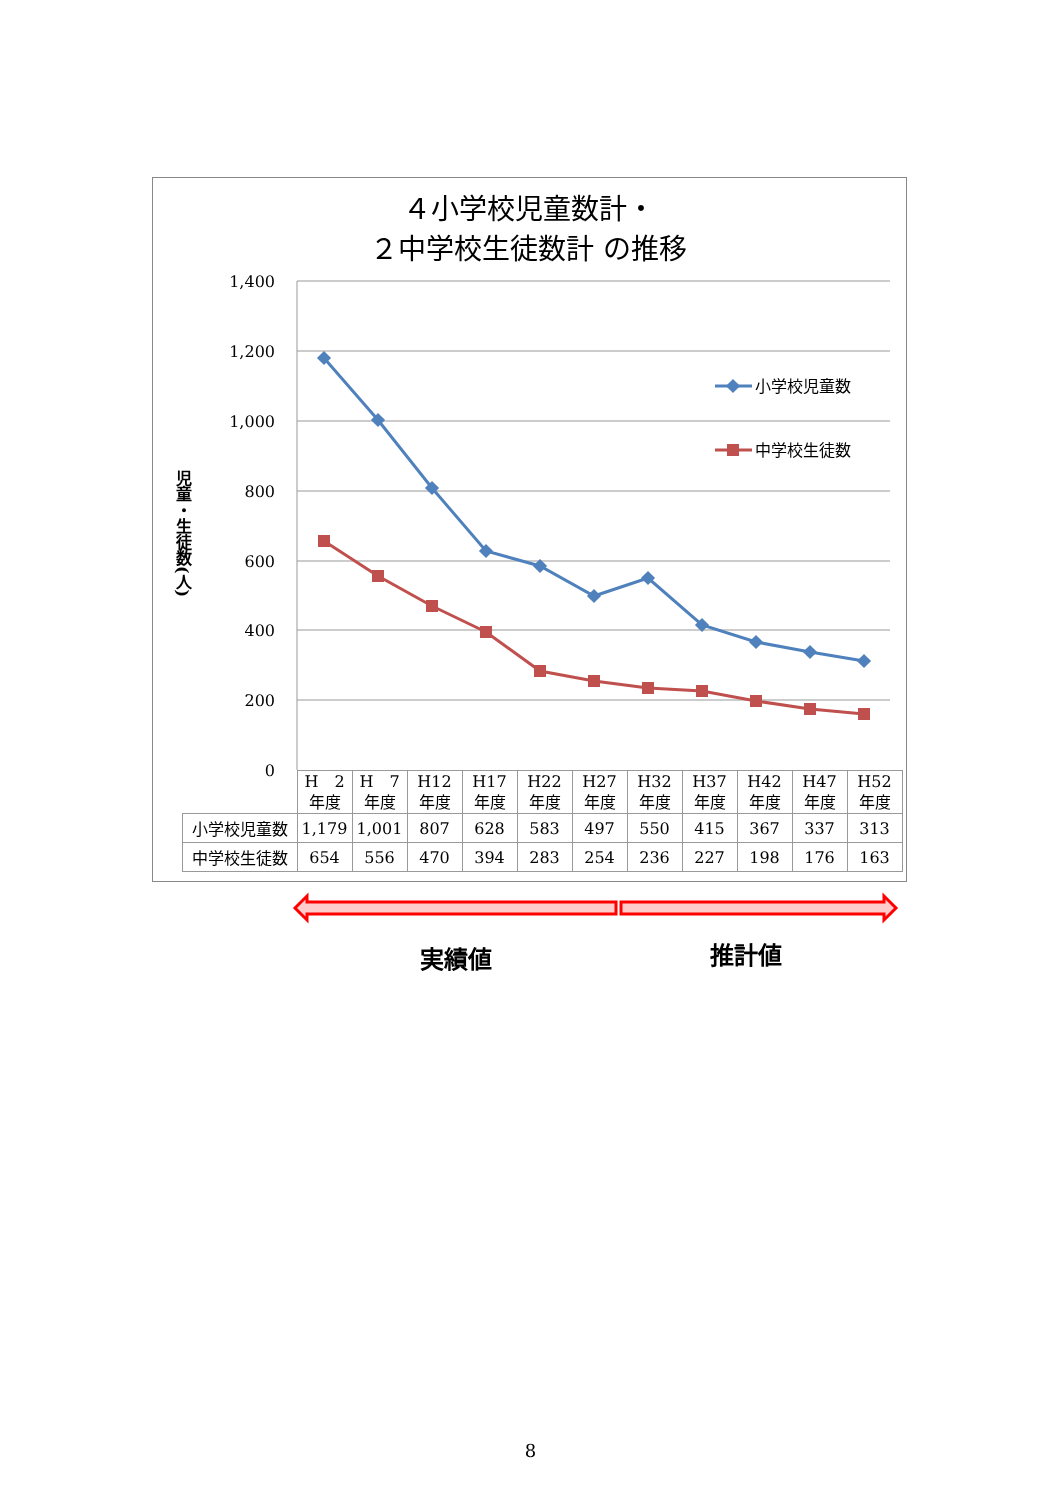４小学校児童数計・
２中学校生徒数計 の推移
1,400
1,200
1,000
800
600
400
200
0
児童・生徒数(人)
小学校児童数
中学校生徒数
| | H 2 年度 | H 7 年度 | H12 年度 | H17 年度 | H22 年度 | H27 年度 | H32 年度 | H37 年度 | H42 年度 | H47 年度 | H52 年度 |
| 小学校児童数 | 1,179 | 1,001 | 807 | 628 | 583 | 497 | 550 | 415 | 367 | 337 | 313 |
| 中学校生徒数 | 654 | 556 | 470 | 394 | 283 | 254 | 236 | 227 | 198 | 176 | 163 |
実績値 推計値
8